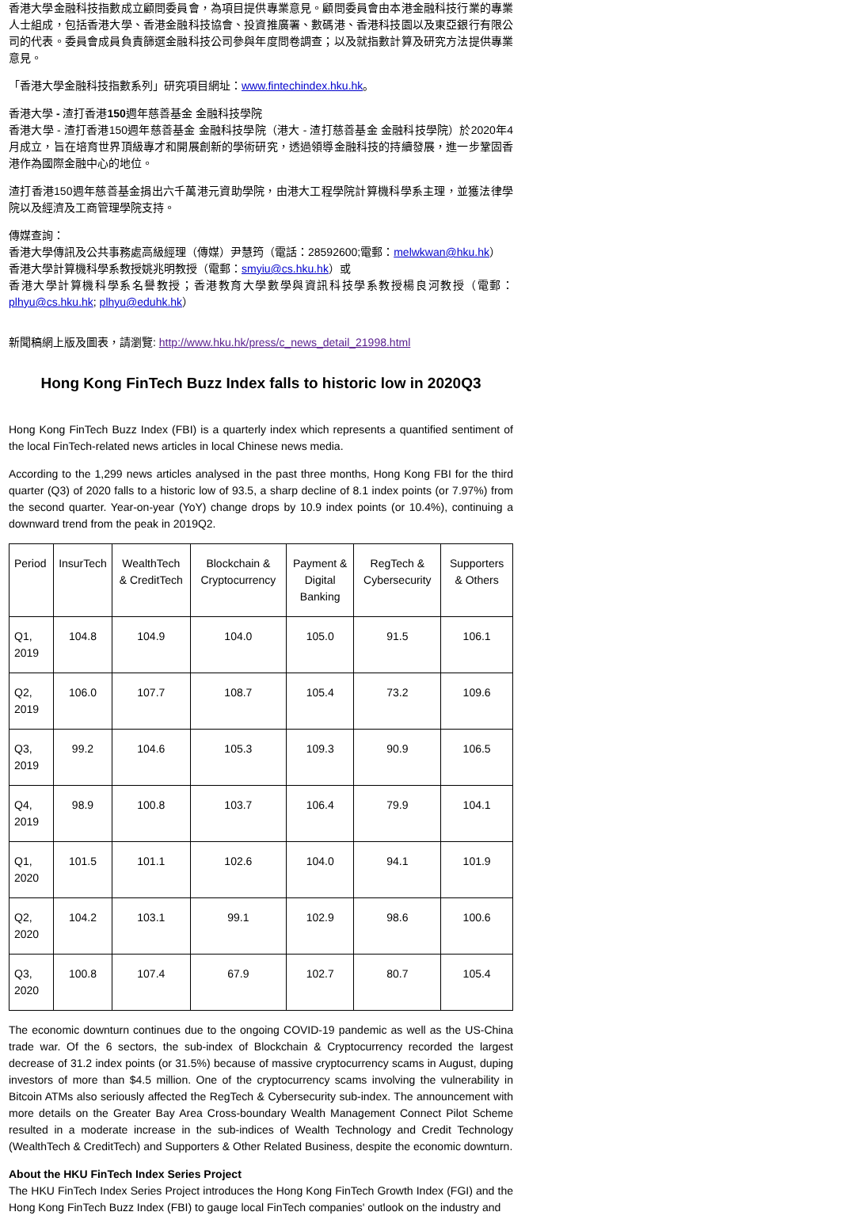香港大學金融科技指數成立顧問委員會，為項目提供專業意見。顧問委員會由本港金融科技行業的專業人士組成，包括香港大學、香港金融科技協會、投資推廣署、數碼港、香港科技園以及東亞銀行有限公司的代表。委員會成員負責篩選金融科技公司參與年度問卷調查；以及就指數計算及研究方法提供專業意見。
「香港大學金融科技指數系列」研究項目網址：www.fintechindex.hku.hk。
香港大學 - 渣打香港150週年慈善基金 金融科技學院
香港大學 - 渣打香港150週年慈善基金 金融科技學院（港大 - 渣打慈善基金 金融科技學院）於2020年4月成立，旨在培育世界頂級專才和開展創新的學術研究，透過領導金融科技的持續發展，進一步鞏固香港作為國際金融中心的地位。
渣打香港150週年慈善基金捐出六千萬港元資助學院，由港大工程學院計算機科學系主理，並獲法律學院以及經濟及工商管理學院支持。
傳媒查詢：
香港大學傳訊及公共事務處高級經理（傳媒）尹慧筠（電話：28592600;電郵：melwkwan@hku.hk）
香港大學計算機科學系教授姚兆明教授（電郵：smyiu@cs.hku.hk）或
香港大學計算機科學系名譽教授；香港教育大學數學與資訊科技學系教授楊良河教授（電郵：plhyu@cs.hku.hk; plhyu@eduhk.hk）
新聞稿網上版及圖表，請瀏覽: http://www.hku.hk/press/c_news_detail_21998.html
Hong Kong FinTech Buzz Index falls to historic low in 2020Q3
Hong Kong FinTech Buzz Index (FBI) is a quarterly index which represents a quantified sentiment of the local FinTech-related news articles in local Chinese news media.
According to the 1,299 news articles analysed in the past three months, Hong Kong FBI for the third quarter (Q3) of 2020 falls to a historic low of 93.5, a sharp decline of 8.1 index points (or 7.97%) from the second quarter. Year-on-year (YoY) change drops by 10.9 index points (or 10.4%), continuing a downward trend from the peak in 2019Q2.
| Period | InsurTech | WealthTech & CreditTech | Blockchain & Cryptocurrency | Payment & Digital Banking | RegTech & Cybersecurity | Supporters & Others |
| --- | --- | --- | --- | --- | --- | --- |
| Q1, 2019 | 104.8 | 104.9 | 104.0 | 105.0 | 91.5 | 106.1 |
| Q2, 2019 | 106.0 | 107.7 | 108.7 | 105.4 | 73.2 | 109.6 |
| Q3, 2019 | 99.2 | 104.6 | 105.3 | 109.3 | 90.9 | 106.5 |
| Q4, 2019 | 98.9 | 100.8 | 103.7 | 106.4 | 79.9 | 104.1 |
| Q1, 2020 | 101.5 | 101.1 | 102.6 | 104.0 | 94.1 | 101.9 |
| Q2, 2020 | 104.2 | 103.1 | 99.1 | 102.9 | 98.6 | 100.6 |
| Q3, 2020 | 100.8 | 107.4 | 67.9 | 102.7 | 80.7 | 105.4 |
The economic downturn continues due to the ongoing COVID-19 pandemic as well as the US-China trade war. Of the 6 sectors, the sub-index of Blockchain & Cryptocurrency recorded the largest decrease of 31.2 index points (or 31.5%) because of massive cryptocurrency scams in August, duping investors of more than $4.5 million. One of the cryptocurrency scams involving the vulnerability in Bitcoin ATMs also seriously affected the RegTech & Cybersecurity sub-index. The announcement with more details on the Greater Bay Area Cross-boundary Wealth Management Connect Pilot Scheme resulted in a moderate increase in the sub-indices of Wealth Technology and Credit Technology (WealthTech & CreditTech) and Supporters & Other Related Business, despite the economic downturn.
About the HKU FinTech Index Series Project
The HKU FinTech Index Series Project introduces the Hong Kong FinTech Growth Index (FGI) and the Hong Kong FinTech Buzz Index (FBI) to gauge local FinTech companies' outlook on the industry and